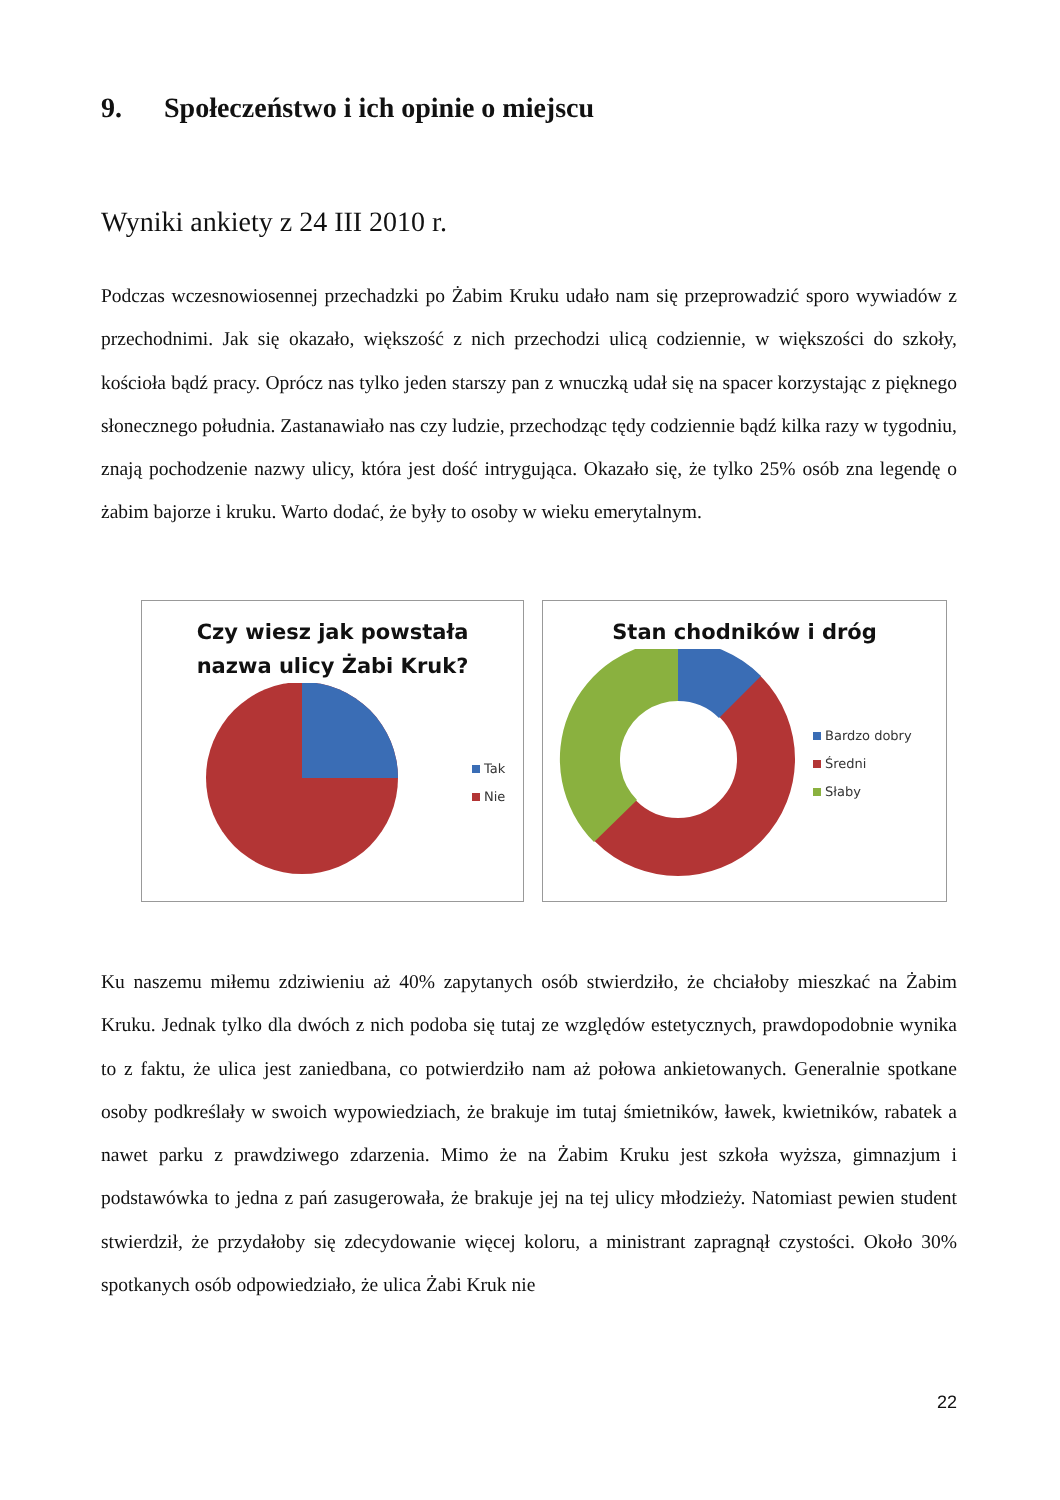9. Społeczeństwo i ich opinie o miejscu
Wyniki ankiety z 24 III 2010 r.
Podczas wczesnowiosennej przechadzki po Żabim Kruku udało nam się przeprowadzić sporo wywiadów z przechodnimi. Jak się okazało, większość z nich przechodzi ulicą codziennie, w większości do szkoły, kościoła bądź pracy. Oprócz nas tylko jeden starszy pan z wnuczką udał się na spacer korzystając z pięknego słonecznego południa. Zastanawiało nas czy ludzie, przechodząc tędy codziennie bądź kilka razy w tygodniu, znają pochodzenie nazwy ulicy, która jest dość intrygująca. Okazało się, że tylko 25% osób zna legendę o żabim bajorze i kruku. Warto dodać, że były to osoby w wieku emerytalnym.
Czy wiesz jak powstała
nazwa ulicy Żabi Kruk?
Tak
Nie
Stan chodników i dróg
Bardzo dobry
Średni
Słaby
Ku naszemu miłemu zdziwieniu aż 40% zapytanych osób stwierdziło, że chciałoby mieszkać na Żabim Kruku. Jednak tylko dla dwóch z nich podoba się tutaj ze względów estetycznych, prawdopodobnie wynika to z faktu, że ulica jest zaniedbana, co potwierdziło nam aż połowa ankietowanych. Generalnie spotkane osoby podkreślały w swoich wypowiedziach, że brakuje im tutaj śmietników, ławek, kwietników, rabatek a nawet parku z prawdziwego zdarzenia. Mimo że na Żabim Kruku jest szkoła wyższa, gimnazjum i podstawówka to jedna z pań zasugerowała, że brakuje jej na tej ulicy młodzieży. Natomiast pewien student stwierdził, że przydałoby się zdecydowanie więcej koloru, a ministrant zapragnął czystości. Około 30% spotkanych osób odpowiedziało, że ulica Żabi Kruk nie
22